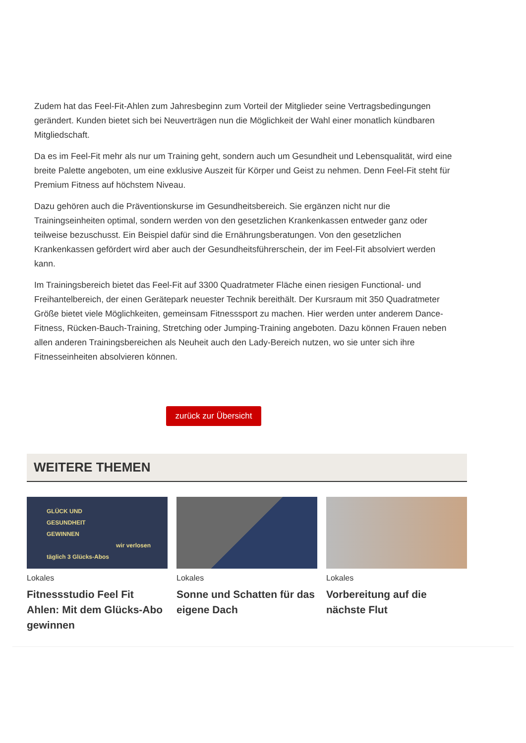Zudem hat das Feel-Fit-Ahlen zum Jahresbeginn zum Vorteil der Mitglieder seine Vertragsbedingungen gerändert. Kunden bietet sich bei Neuverträgen nun die Möglichkeit der Wahl einer monatlich kündbaren Mitgliedschaft.
Da es im Feel-Fit mehr als nur um Training geht, sondern auch um Gesundheit und Lebensqualität, wird eine breite Palette angeboten, um eine exklusive Auszeit für Körper und Geist zu nehmen. Denn Feel-Fit steht für Premium Fitness auf höchstem Niveau.
Dazu gehören auch die Präventionskurse im Gesundheitsbereich. Sie ergänzen nicht nur die Trainingseinheiten optimal, sondern werden von den gesetzlichen Krankenkassen entweder ganz oder teilweise bezuschusst. Ein Beispiel dafür sind die Ernährungsberatungen. Von den gesetzlichen Krankenkassen gefördert wird aber auch der Gesundheitsführerschein, der im Feel-Fit absolviert werden kann.
Im Trainingsbereich bietet das Feel-Fit auf 3300 Quadratmeter Fläche einen riesigen Functional- und Freihantelbereich, der einen Gerätepark neuester Technik bereithält. Der Kursraum mit 350 Quadratmeter Größe bietet viele Möglichkeiten, gemeinsam Fitnesssport zu machen. Hier werden unter anderem Dance-Fitness, Rücken-Bauch-Training, Stretching oder Jumping-Training angeboten. Dazu können Frauen neben allen anderen Trainingsbereichen als Neuheit auch den Lady-Bereich nutzen, wo sie unter sich ihre Fitnesseinheiten absolvieren können.
zurück zur Übersicht
WEITERE THEMEN
GLÜCK UND
GESUNDHEIT
GEWINNEN
wir verlosen täglich 3 Glücks-Abos
Lokales
Fitnessstudio Feel Fit Ahlen: Mit dem Glücks-Abo gewinnen
Lokales
Sonne und Schatten für das eigene Dach
Lokales
Vorbereitung auf die nächste Flut